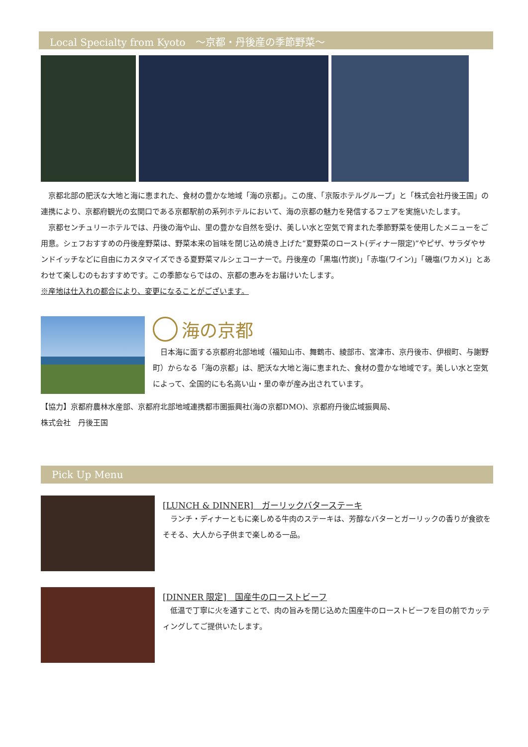Local Specialty from Kyoto　～京都・丹後産の季節野菜～
　京都北部の肥沃な大地と海に恵まれた、食材の豊かな地域「海の京都」。この度、「京阪ホテルグループ」と「株式会社丹後王国」の連携により、京都府観光の玄関口である京都駅前の系列ホテルにおいて、海の京都の魅力を発信するフェアを実施いたします。
　京都センチュリーホテルでは、丹後の海や山、里の豊かな自然を受け、美しい水と空気で育まれた季節野菜を使用したメニューをご用意。シェフおすすめの丹後産野菜は、野菜本来の旨味を閉じ込め焼き上げた“夏野菜のロースト(ディナー限定)”やピザ、サラダやサンドイッチなどに自由にカスタマイズできる夏野菜マルシェコーナーで。丹後産の「黒塩(竹炭)」「赤塩(ワイン)」「磯塩(ワカメ)」とあわせて楽しむのもおすすめです。この季節ならではの、京都の恵みをお届けいたします。
※産地は仕入れの都合により、変更になることがございます。
海の京都
　日本海に面する京都府北部地域（福知山市、舞鶴市、綾部市、宮津市、京丹後市、伊根町、与謝野町）からなる「海の京都」は、肥沃な大地と海に恵まれた、食材の豊かな地域です。美しい水と空気によって、全国的にも名高い山・里の幸が産み出されています。
【協力】京都府農林水産部、京都府北部地域連携都市圏振興社(海の京都DMO)、京都府丹後広域振興局、
株式会社　丹後王国
Pick Up Menu
[LUNCH & DINNER]　ガーリックバターステーキ
　ランチ・ディナーともに楽しめる牛肉のステーキは、芳醇なバターとガーリックの香りが食欲をそそる、大人から子供まで楽しめる一品。
[DINNER 限定]　国産牛のローストビーフ
　低温で丁寧に火を通すことで、肉の旨みを閉じ込めた国産牛のローストビーフを目の前でカッティングしてご提供いたします。